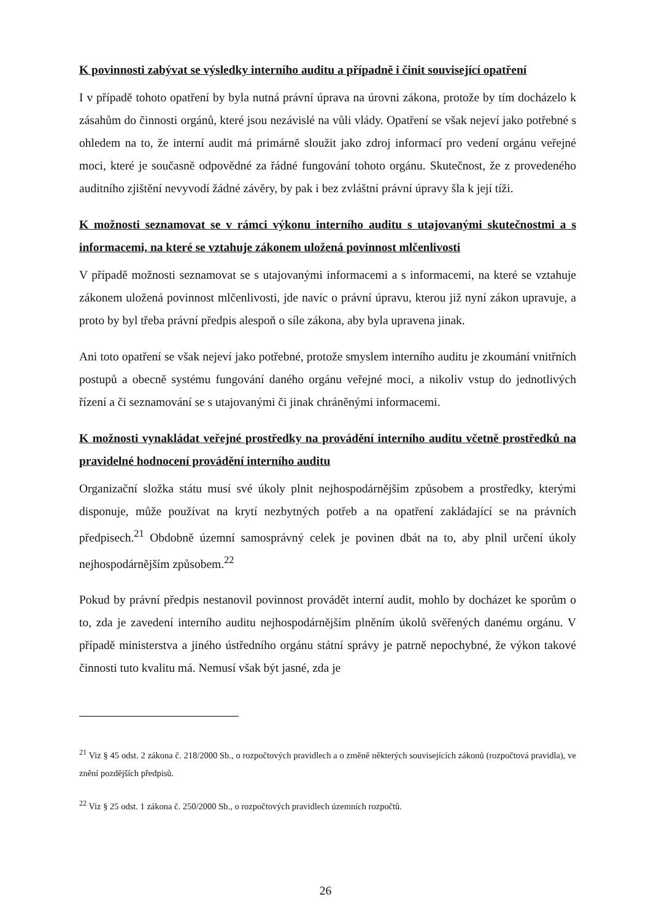K povinnosti zabývat se výsledky interního auditu a případně i činit související opatření
I v případě tohoto opatření by byla nutná právní úprava na úrovni zákona, protože by tím docházelo k zásahům do činnosti orgánů, které jsou nezávislé na vůli vlády. Opatření se však nejeví jako potřebné s ohledem na to, že interní audit má primárně sloužit jako zdroj informací pro vedení orgánu veřejné moci, které je současně odpovědné za řádné fungování tohoto orgánu. Skutečnost, že z provedeného auditního zjištění nevyvodí žádné závěry, by pak i bez zvláštní právní úpravy šla k její tíži.
K možnosti seznamovat se v rámci výkonu interního auditu s utajovanými skutečnostmi a s informacemi, na které se vztahuje zákonem uložená povinnost mlčenlivosti
V případě možnosti seznamovat se s utajovanými informacemi a s informacemi, na které se vztahuje zákonem uložená povinnost mlčenlivosti, jde navíc o právní úpravu, kterou již nyní zákon upravuje, a proto by byl třeba právní předpis alespoň o síle zákona, aby byla upravena jinak.
Ani toto opatření se však nejeví jako potřebné, protože smyslem interního auditu je zkoumání vnitřních postupů a obecně systému fungování daného orgánu veřejné moci, a nikoliv vstup do jednotlivých řízení a či seznamování se s utajovanými či jinak chráněnými informacemi.
K možnosti vynakládat veřejné prostředky na provádění interního auditu včetně prostředků na pravidelné hodnocení provádění interního auditu
Organizační složka státu musí své úkoly plnit nejhospodárnějším způsobem a prostředky, kterými disponuje, může používat na krytí nezbytných potřeb a na opatření zakládající se na právních předpisech.<sup>21</sup> Obdobně územní samosprávný celek je povinen dbát na to, aby plnil určení úkoly nejhospodárnějším způsobem.<sup>22</sup>
Pokud by právní předpis nestanovil povinnost provádět interní audit, mohlo by docházet ke sporům o to, zda je zavedení interního auditu nejhospodárnějším plněním úkolů svěřených danému orgánu. V případě ministerstva a jiného ústředního orgánu státní správy je patrně nepochybné, že výkon takové činnosti tuto kvalitu má. Nemusí však být jasné, zda je
<sup>21</sup> Viz § 45 odst. 2 zákona č. 218/2000 Sb., o rozpočtových pravidlech a o změně některých souvisejících zákonů (rozpočtová pravidla), ve znění pozdějších předpisů.
<sup>22</sup> Viz § 25 odst. 1 zákona č. 250/2000 Sb., o rozpočtových pravidlech územních rozpočtů.
26